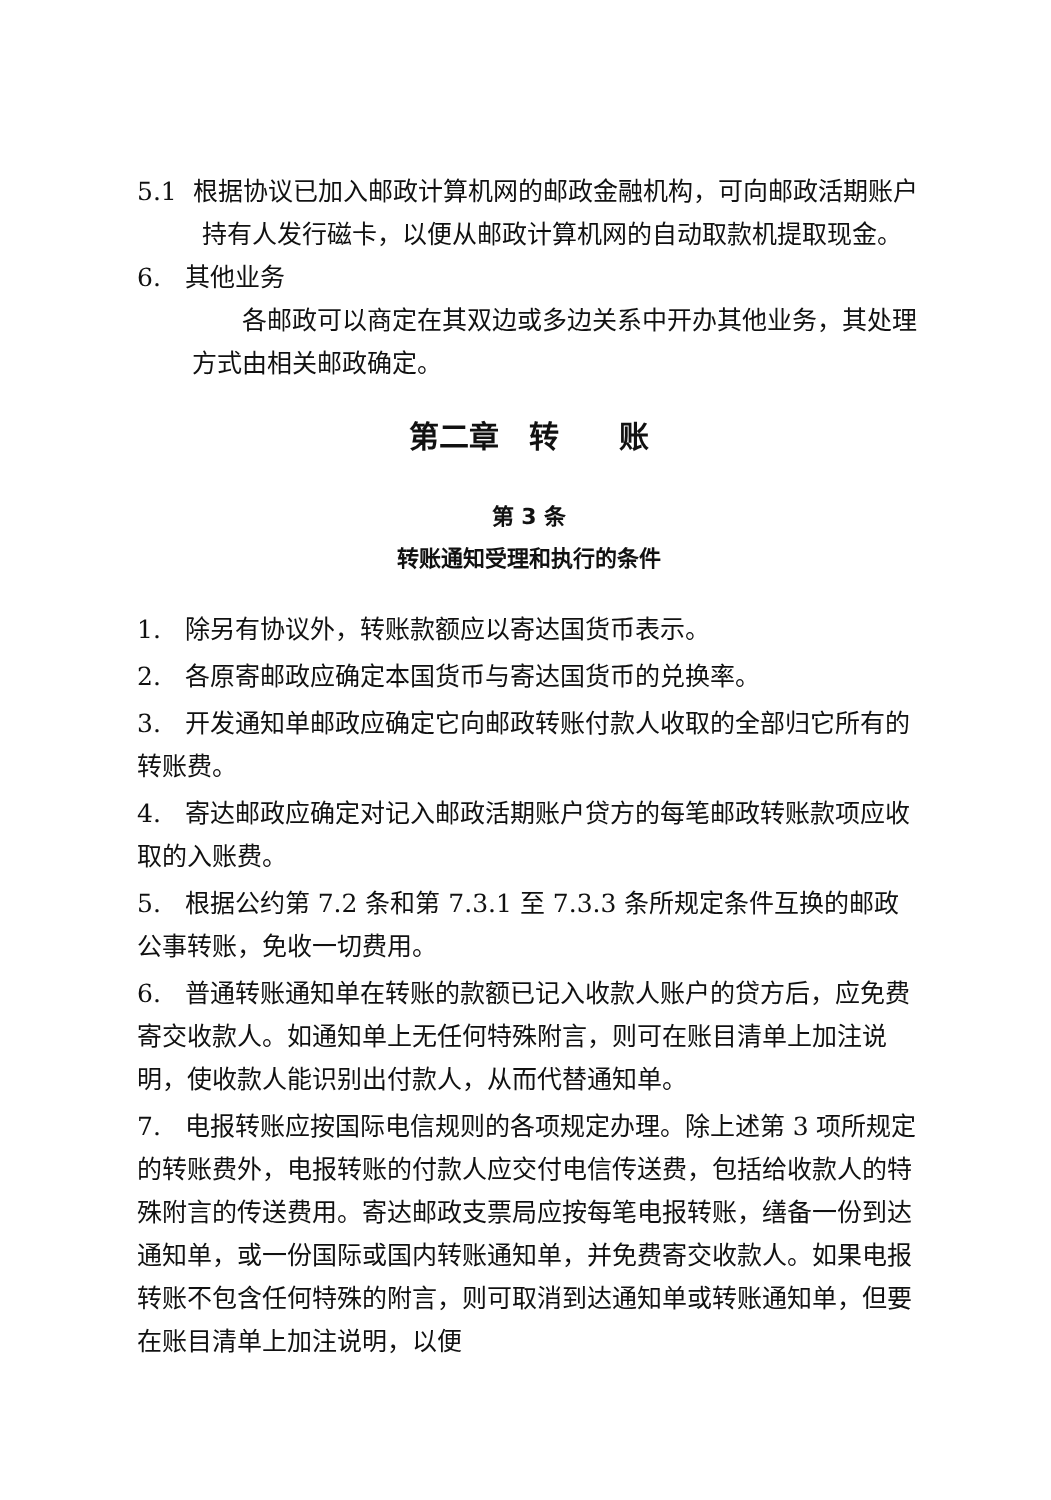5.1 根据协议已加入邮政计算机网的邮政金融机构，可向邮政活期账户持有人发行磁卡，以便从邮政计算机网的自动取款机提取现金。
6. 其他业务
各邮政可以商定在其双边或多边关系中开办其他业务，其处理方式由相关邮政确定。
第二章　转　　账
第 3 条
转账通知受理和执行的条件
1. 除另有协议外，转账款额应以寄达国货币表示。
2. 各原寄邮政应确定本国货币与寄达国货币的兑换率。
3. 开发通知单邮政应确定它向邮政转账付款人收取的全部归它所有的转账费。
4. 寄达邮政应确定对记入邮政活期账户贷方的每笔邮政转账款项应收取的入账费。
5. 根据公约第 7.2 条和第 7.3.1 至 7.3.3 条所规定条件互换的邮政公事转账，免收一切费用。
6. 普通转账通知单在转账的款额已记入收款人账户的贷方后，应免费寄交收款人。如通知单上无任何特殊附言，则可在账目清单上加注说明，使收款人能识别出付款人，从而代替通知单。
7. 电报转账应按国际电信规则的各项规定办理。除上述第 3 项所规定的转账费外，电报转账的付款人应交付电信传送费，包括给收款人的特殊附言的传送费用。寄达邮政支票局应按每笔电报转账，缮备一份到达通知单，或一份国际或国内转账通知单，并免费寄交收款人。如果电报转账不包含任何特殊的附言，则可取消到达通知单或转账通知单，但要在账目清单上加注说明，以便